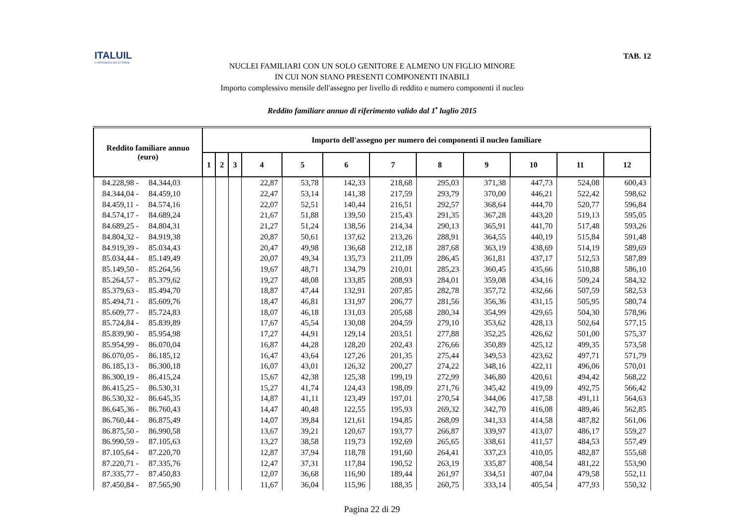ITALUIL
IL PATRONATO DEI CITTADINI
TAB. 12
NUCLEI FAMILIARI CON UN SOLO GENITORE E ALMENO UN FIGLIO MINORE
IN CUI NON SIANO PRESENTI COMPONENTI INABILI
Importo complessivo mensile dell'assegno per livello di reddito e numero componenti il nucleo
Reddito familiare annuo di riferimento valido dal 1<sup>•</sup> luglio 2015
| Reddito familiare annuo (euro) | Importo dell'assegno per numero dei componenti il nucleo familiare | | | | | | | | | | | |
| --- | --- | --- | --- | --- | --- | --- | --- | --- | --- | --- | --- | --- |
| | 1 | 2 | 3 | 4 | 5 | 6 | 7 | 8 | 9 | 10 | 11 | 12 |
| 84.228,98 - 84.344,03 | | | | 22,87 | 53,78 | 142,33 | 218,68 | 295,03 | 371,38 | 447,73 | 524,08 | 600,43 |
| 84.344,04 - 84.459,10 | | | | 22,47 | 53,14 | 141,38 | 217,59 | 293,79 | 370,00 | 446,21 | 522,42 | 598,62 |
| 84.459,11 - 84.574,16 | | | | 22,07 | 52,51 | 140,44 | 216,51 | 292,57 | 368,64 | 444,70 | 520,77 | 596,84 |
| 84.574,17 - 84.689,24 | | | | 21,67 | 51,88 | 139,50 | 215,43 | 291,35 | 367,28 | 443,20 | 519,13 | 595,05 |
| 84.689,25 - 84.804,31 | | | | 21,27 | 51,24 | 138,56 | 214,34 | 290,13 | 365,91 | 441,70 | 517,48 | 593,26 |
| 84.804,32 - 84.919,38 | | | | 20,87 | 50,61 | 137,62 | 213,26 | 288,91 | 364,55 | 440,19 | 515,84 | 591,48 |
| 84.919,39 - 85.034,43 | | | | 20,47 | 49,98 | 136,68 | 212,18 | 287,68 | 363,19 | 438,69 | 514,19 | 589,69 |
| 85.034,44 - 85.149,49 | | | | 20,07 | 49,34 | 135,73 | 211,09 | 286,45 | 361,81 | 437,17 | 512,53 | 587,89 |
| 85.149,50 - 85.264,56 | | | | 19,67 | 48,71 | 134,79 | 210,01 | 285,23 | 360,45 | 435,66 | 510,88 | 586,10 |
| 85.264,57 - 85.379,62 | | | | 19,27 | 48,08 | 133,85 | 208,93 | 284,01 | 359,08 | 434,16 | 509,24 | 584,32 |
| 85.379,63 - 85.494,70 | | | | 18,87 | 47,44 | 132,91 | 207,85 | 282,78 | 357,72 | 432,66 | 507,59 | 582,53 |
| 85.494,71 - 85.609,76 | | | | 18,47 | 46,81 | 131,97 | 206,77 | 281,56 | 356,36 | 431,15 | 505,95 | 580,74 |
| 85.609,77 - 85.724,83 | | | | 18,07 | 46,18 | 131,03 | 205,68 | 280,34 | 354,99 | 429,65 | 504,30 | 578,96 |
| 85.724,84 - 85.839,89 | | | | 17,67 | 45,54 | 130,08 | 204,59 | 279,10 | 353,62 | 428,13 | 502,64 | 577,15 |
| 85.839,90 - 85.954,98 | | | | 17,27 | 44,91 | 129,14 | 203,51 | 277,88 | 352,25 | 426,62 | 501,00 | 575,37 |
| 85.954,99 - 86.070,04 | | | | 16,87 | 44,28 | 128,20 | 202,43 | 276,66 | 350,89 | 425,12 | 499,35 | 573,58 |
| 86.070,05 - 86.185,12 | | | | 16,47 | 43,64 | 127,26 | 201,35 | 275,44 | 349,53 | 423,62 | 497,71 | 571,79 |
| 86.185,13 - 86.300,18 | | | | 16,07 | 43,01 | 126,32 | 200,27 | 274,22 | 348,16 | 422,11 | 496,06 | 570,01 |
| 86.300,19 - 86.415,24 | | | | 15,67 | 42,38 | 125,38 | 199,19 | 272,99 | 346,80 | 420,61 | 494,42 | 568,22 |
| 86.415,25 - 86.530,31 | | | | 15,27 | 41,74 | 124,43 | 198,09 | 271,76 | 345,42 | 419,09 | 492,75 | 566,42 |
| 86.530,32 - 86.645,35 | | | | 14,87 | 41,11 | 123,49 | 197,01 | 270,54 | 344,06 | 417,58 | 491,11 | 564,63 |
| 86.645,36 - 86.760,43 | | | | 14,47 | 40,48 | 122,55 | 195,93 | 269,32 | 342,70 | 416,08 | 489,46 | 562,85 |
| 86.760,44 - 86.875,49 | | | | 14,07 | 39,84 | 121,61 | 194,85 | 268,09 | 341,33 | 414,58 | 487,82 | 561,06 |
| 86.875,50 - 86.990,58 | | | | 13,67 | 39,21 | 120,67 | 193,77 | 266,87 | 339,97 | 413,07 | 486,17 | 559,27 |
| 86.990,59 - 87.105,63 | | | | 13,27 | 38,58 | 119,73 | 192,69 | 265,65 | 338,61 | 411,57 | 484,53 | 557,49 |
| 87.105,64 - 87.220,70 | | | | 12,87 | 37,94 | 118,78 | 191,60 | 264,41 | 337,23 | 410,05 | 482,87 | 555,68 |
| 87.220,71 - 87.335,76 | | | | 12,47 | 37,31 | 117,84 | 190,52 | 263,19 | 335,87 | 408,54 | 481,22 | 553,90 |
| 87.335,77 - 87.450,83 | | | | 12,07 | 36,68 | 116,90 | 189,44 | 261,97 | 334,51 | 407,04 | 479,58 | 552,11 |
| 87.450,84 - 87.565,90 | | | | 11,67 | 36,04 | 115,96 | 188,35 | 260,75 | 333,14 | 405,54 | 477,93 | 550,32 |
Pagina 22 di 29